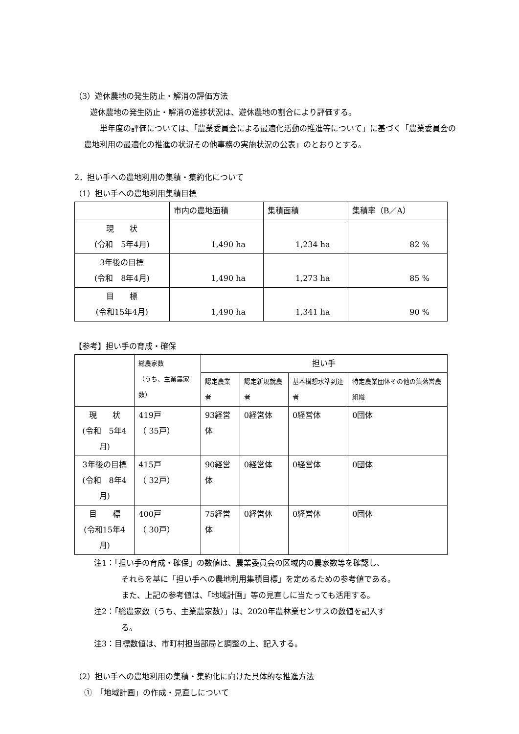（3）遊休農地の発生防止・解消の評価方法
遊休農地の発生防止・解消の進捗状況は、遊休農地の割合により評価する。
単年度の評価については、「農業委員会による最適化活動の推進等について」に基づく「農業委員会の農地利用の最適化の推進の状況その他事務の実施状況の公表」のとおりとする。
2．担い手への農地利用の集積・集約化について
（1）担い手への農地利用集積目標
| | 市内の農地面積 | 集積面積 | 集積率（B／A） |
| --- | --- | --- | --- |
| 現 状 (令和 5年4月) | 1,490 ha | 1,234 ha | 82 % |
| 3年後の目標 (令和 8年4月) | 1,490 ha | 1,273 ha | 85 % |
| 目 標 (令和15年4月) | 1,490 ha | 1,341 ha | 90 % |
【参考】担い手の育成・確保
| | 総農家数 （うち、主業農家数） | 担い手 | | | |
| --- | --- | --- | --- | --- | --- |
| | | 認定農業者 | 認定新規就農者 | 基本構想水準到達者 | 特定農業団体その他の集落営農組織 |
| 現 状 (令和 5年4月) | 419戸 （ 35戸） | 93経営体 | 0経営体 | 0経営体 | 0団体 |
| 3年後の目標 (令和 8年4月) | 415戸 （ 32戸） | 90経営体 | 0経営体 | 0経営体 | 0団体 |
| 目 標 (令和15年4月) | 400戸 （ 30戸） | 75経営体 | 0経営体 | 0経営体 | 0団体 |
注1：「担い手の育成・確保」の数値は、農業委員会の区域内の農家数等を確認し、
それらを基に「担い手への農地利用集積目標」を定めるための参考値である。
また、上記の参考値は、「地域計画」等の見直しに当たっても活用する。
注2：「総農家数（うち、主業農家数）」は、2020年農林業センサスの数値を記入す
る。
注3：目標数値は、市町村担当部局と調整の上、記入する。
（2）担い手への農地利用の集積・集約化に向けた具体的な推進方法
①　「地域計画」の作成・見直しについて